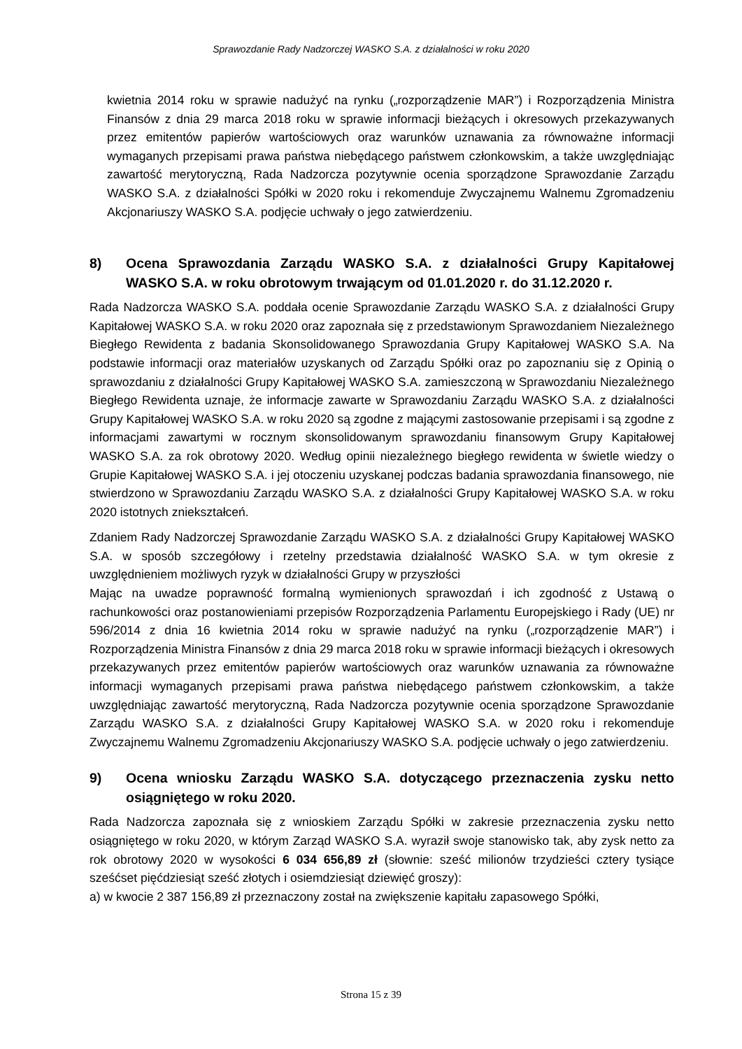Sprawozdanie Rady Nadzorczej WASKO S.A. z działalności w roku 2020
kwietnia 2014 roku w sprawie nadużyć na rynku („rozporządzenie MAR”) i Rozporządzenia Ministra Finansów z dnia 29 marca 2018 roku w sprawie informacji bieżących i okresowych przekazywanych przez emitentów papierów wartościowych oraz warunków uznawania za równoważne informacji wymaganych przepisami prawa państwa niebędącego państwem członkowskim, a także uwzględniając zawartość merytoryczną, Rada Nadzorcza pozytywnie ocenia sporządzone Sprawozdanie Zarządu WASKO S.A. z działalności Spółki w 2020 roku i rekomenduje Zwyczajnemu Walnemu Zgromadzeniu Akcjonariuszy WASKO S.A. podjęcie uchwały o jego zatwierdzeniu.
8) Ocena Sprawozdania Zarządu WASKO S.A. z działalności Grupy Kapitałowej WASKO S.A. w roku obrotowym trwającym od 01.01.2020 r. do 31.12.2020 r.
Rada Nadzorcza WASKO S.A. poddała ocenie Sprawozdanie Zarządu WASKO S.A. z działalności Grupy Kapitałowej WASKO S.A. w roku 2020 oraz zapoznała się z przedstawionym Sprawozdaniem Niezależnego Biegłego Rewidenta z badania Skonsolidowanego Sprawozdania Grupy Kapitałowej WASKO S.A. Na podstawie informacji oraz materiałów uzyskanych od Zarządu Spółki oraz po zapoznaniu się z Opinią o sprawozdaniu z działalności Grupy Kapitałowej WASKO S.A. zamieszczoną w Sprawozdaniu Niezależnego Biegłego Rewidenta uznaje, że informacje zawarte w Sprawozdaniu Zarządu WASKO S.A. z działalności Grupy Kapitałowej WASKO S.A. w roku 2020 są zgodne z mającymi zastosowanie przepisami i są zgodne z informacjami zawartymi w rocznym skonsolidowanym sprawozdaniu finansowym Grupy Kapitałowej WASKO S.A. za rok obrotowy 2020. Według opinii niezależnego biegłego rewidenta w świetle wiedzy o Grupie Kapitałowej WASKO S.A. i jej otoczeniu uzyskanej podczas badania sprawozdania finansowego, nie stwierdzono w Sprawozdaniu Zarządu WASKO S.A. z działalności Grupy Kapitałowej WASKO S.A. w roku 2020 istotnych zniekształceń.
Zdaniem Rady Nadzorczej Sprawozdanie Zarządu WASKO S.A. z działalności Grupy Kapitałowej WASKO S.A. w sposób szczegółowy i rzetelny przedstawia działalność WASKO S.A. w tym okresie z uwzględnieniem możliwych ryzyk w działalności Grupy w przyszłości
Mając na uwadze poprawność formalną wymienionych sprawozdań i ich zgodność z Ustawą o rachunkowości oraz postanowieniami przepisów Rozporządzenia Parlamentu Europejskiego i Rady (UE) nr 596/2014 z dnia 16 kwietnia 2014 roku w sprawie nadużyć na rynku („rozporządzenie MAR”) i Rozporządzenia Ministra Finansów z dnia 29 marca 2018 roku w sprawie informacji bieżących i okresowych przekazywanych przez emitentów papierów wartościowych oraz warunków uznawania za równoważne informacji wymaganych przepisami prawa państwa niebędącego państwem członkowskim, a także uwzględniając zawartość merytoryczną, Rada Nadzorcza pozytywnie ocenia sporządzone Sprawozdanie Zarządu WASKO S.A. z działalności Grupy Kapitałowej WASKO S.A. w 2020 roku i rekomenduje Zwyczajnemu Walnemu Zgromadzeniu Akcjonariuszy WASKO S.A. podjęcie uchwały o jego zatwierdzeniu.
9) Ocena wniosku Zarządu WASKO S.A. dotyczącego przeznaczenia zysku netto osiągniętego w roku 2020.
Rada Nadzorcza zapoznała się z wnioskiem Zarządu Spółki w zakresie przeznaczenia zysku netto osiągniętego w roku 2020, w którym Zarząd WASKO S.A. wyraził swoje stanowisko tak, aby zysk netto za rok obrotowy 2020 w wysokości 6 034 656,89 zł (słownie: sześć milionów trzydzieści cztery tysiące sześćset pięćdziesiąt sześć złotych i osiemdziesiąt dziewięć groszy):
a) w kwocie 2 387 156,89 zł przeznaczony został na zwiększenie kapitału zapasowego Spółki,
Strona 15 z 39